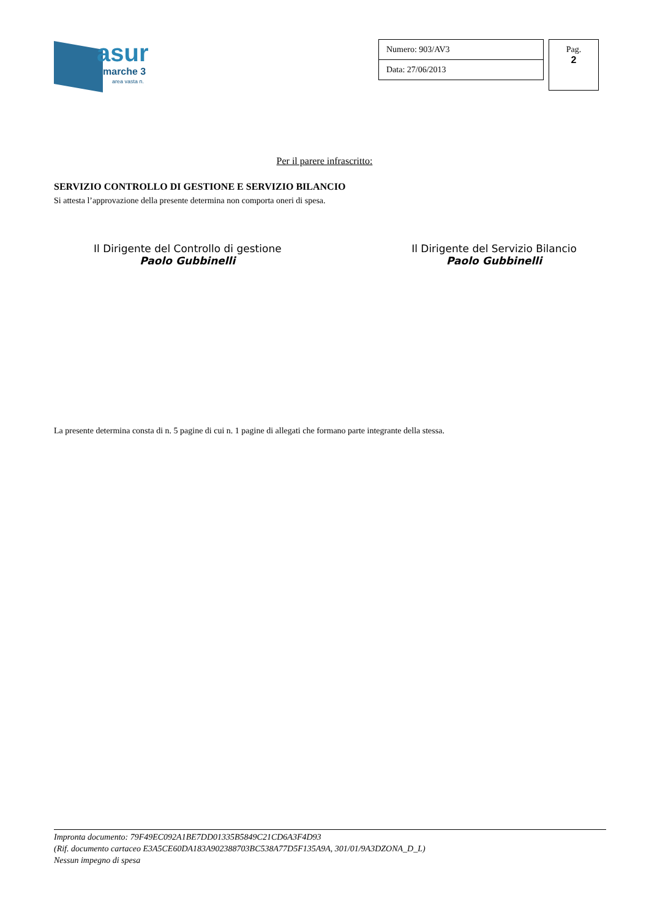asur
marche 3
area vasta n.
| Numero: 903/AV3 |
| Data: 27/06/2013 |
Pag.
2
Per il parere infrascritto:
SERVIZIO CONTROLLO DI GESTIONE E SERVIZIO BILANCIO
Si attesta l’approvazione della presente determina non comporta oneri di spesa.
Il Dirigente del Controllo di gestione
Paolo Gubbinelli
Il Dirigente del Servizio Bilancio
Paolo Gubbinelli
La presente determina consta di n. 5 pagine di cui n. 1 pagine di allegati che formano parte integrante della stessa.
Impronta documento: 79F49EC092A1BE7DD01335B5849C21CD6A3F4D93
(Rif. documento cartaceo E3A5CE60DA183A902388703BC538A77D5F135A9A, 301/01/9A3DZONA_D_L)
Nessun impegno di spesa